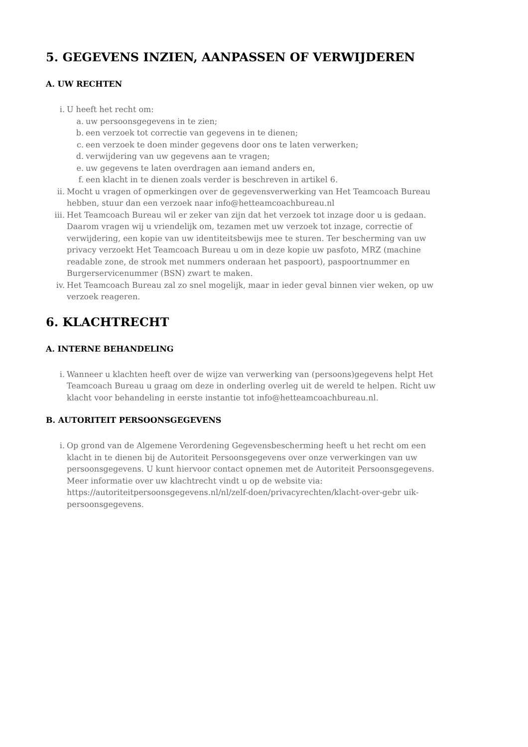5. GEGEVENS INZIEN, AANPASSEN OF VERWIJDEREN
A. UW RECHTEN
i. U heeft het recht om:
a. uw persoonsgegevens in te zien;
b. een verzoek tot correctie van gegevens in te dienen;
c. een verzoek te doen minder gegevens door ons te laten verwerken;
d. verwijdering van uw gegevens aan te vragen;
e. uw gegevens te laten overdragen aan iemand anders en,
f. een klacht in te dienen zoals verder is beschreven in artikel 6.
ii. Mocht u vragen of opmerkingen over de gegevensverwerking van Het Teamcoach Bureau hebben, stuur dan een verzoek naar info@hetteamcoachbureau.nl
iii. Het Teamcoach Bureau wil er zeker van zijn dat het verzoek tot inzage door u is gedaan. Daarom vragen wij u vriendelijk om, tezamen met uw verzoek tot inzage, correctie of verwijdering, een kopie van uw identiteitsbewijs mee te sturen. Ter bescherming van uw privacy verzoekt Het Teamcoach Bureau u om in deze kopie uw pasfoto, MRZ (machine readable zone, de strook met nummers onderaan het paspoort), paspoortnummer en Burgerservicenummer (BSN) zwart te maken.
iv. Het Teamcoach Bureau zal zo snel mogelijk, maar in ieder geval binnen vier weken, op uw verzoek reageren.
6. KLACHTRECHT
A. INTERNE BEHANDELING
i. Wanneer u klachten heeft over de wijze van verwerking van (persoons)gegevens helpt Het Teamcoach Bureau u graag om deze in onderling overleg uit de wereld te helpen. Richt uw klacht voor behandeling in eerste instantie tot info@hetteamcoachbureau.nl.
B. AUTORITEIT PERSOONSGEGEVENS
i. Op grond van de Algemene Verordening Gegevensbescherming heeft u het recht om een klacht in te dienen bij de Autoriteit Persoonsgegevens over onze verwerkingen van uw persoonsgegevens. U kunt hiervoor contact opnemen met de Autoriteit Persoonsgegevens. Meer informatie over uw klachtrecht vindt u op de website via: https://autoriteitpersoonsgegevens.nl/nl/zelf-doen/privacyrechten/klacht-over-gebr uik-persoonsgegevens.